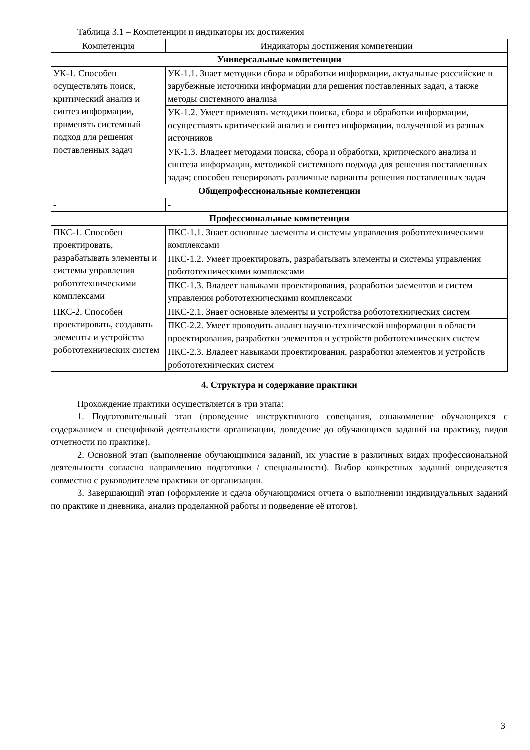Таблица 3.1 – Компетенции и индикаторы их достижения
| Компетенция | Индикаторы достижения компетенции |
| --- | --- |
| Универсальные компетенции | |
| УК-1. Способен осуществлять поиск, критический анализ и синтез информации, применять системный подход для решения поставленных задач | УК-1.1. Знает методики сбора и обработки информации, актуальные российские и зарубежные источники информации для решения поставленных задач, а также методы системного анализа |
| | УК-1.2. Умеет применять методики поиска, сбора и обработки информации, осуществлять критический анализ и синтез информации, полученной из разных источников |
| | УК-1.3. Владеет методами поиска, сбора и обработки, критического анализа и синтеза информации, методикой системного подхода для решения поставленных задач; способен генерировать различные варианты решения поставленных задач |
| Общепрофессиональные компетенции | |
| - | - |
| Профессиональные компетенции | |
| ПКС-1. Способен проектировать, разрабатывать элементы и системы управления робототехническими комплексами | ПКС-1.1. Знает основные элементы и системы управления робототехническими комплексами |
| | ПКС-1.2. Умеет проектировать, разрабатывать элементы и системы управления робототехническими комплексами |
| | ПКС-1.3. Владеет навыками проектирования, разработки элементов и систем управления робототехническими комплексами |
| ПКС-2. Способен проектировать, создавать элементы и устройства робототехнических систем | ПКС-2.1. Знает основные элементы и устройства робототехнических систем |
| | ПКС-2.2. Умеет проводить анализ научно-технической информации в области проектирования, разработки элементов и устройств робототехнических систем |
| | ПКС-2.3. Владеет навыками проектирования, разработки элементов и устройств робототехнических систем |
4. Структура и содержание практики
Прохождение практики осуществляется в три этапа:
1. Подготовительный этап (проведение инструктивного совещания, ознакомление обучающихся с содержанием и спецификой деятельности организации, доведение до обучающихся заданий на практику, видов отчетности по практике).
2. Основной этап (выполнение обучающимися заданий, их участие в различных видах профессиональной деятельности согласно направлению подготовки / специальности). Выбор конкретных заданий определяется совместно с руководителем практики от организации.
3. Завершающий этап (оформление и сдача обучающимися отчета о выполнении индивидуальных заданий по практике и дневника, анализ проделанной работы и подведение её итогов).
3